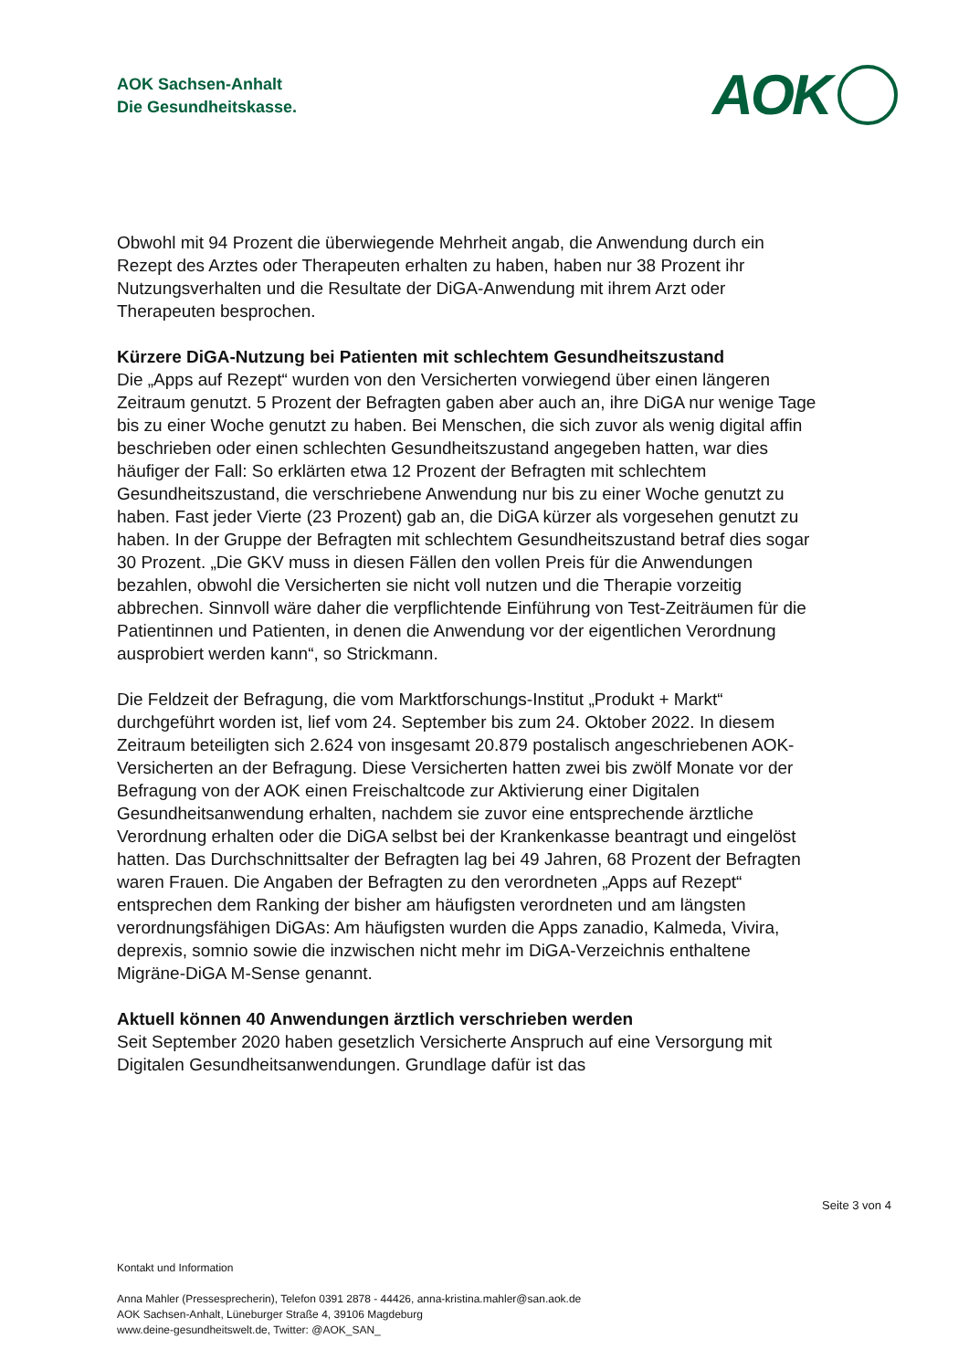AOK Sachsen-Anhalt
Die Gesundheitskasse.
AOK
Obwohl mit 94 Prozent die überwiegende Mehrheit angab, die Anwendung durch ein Rezept des Arztes oder Therapeuten erhalten zu haben, haben nur 38 Prozent ihr Nutzungsverhalten und die Resultate der DiGA-Anwendung mit ihrem Arzt oder Therapeuten besprochen.
Kürzere DiGA-Nutzung bei Patienten mit schlechtem Gesundheitszustand
Die „Apps auf Rezept“ wurden von den Versicherten vorwiegend über einen längeren Zeitraum genutzt. 5 Prozent der Befragten gaben aber auch an, ihre DiGA nur wenige Tage bis zu einer Woche genutzt zu haben. Bei Menschen, die sich zuvor als wenig digital affin beschrieben oder einen schlechten Gesundheitszustand angegeben hatten, war dies häufiger der Fall: So erklärten etwa 12 Prozent der Befragten mit schlechtem Gesundheitszustand, die verschriebene Anwendung nur bis zu einer Woche genutzt zu haben. Fast jeder Vierte (23 Prozent) gab an, die DiGA kürzer als vorgesehen genutzt zu haben. In der Gruppe der Befragten mit schlechtem Gesundheitszustand betraf dies sogar 30 Prozent. „Die GKV muss in diesen Fällen den vollen Preis für die Anwendungen bezahlen, obwohl die Versicherten sie nicht voll nutzen und die Therapie vorzeitig abbrechen. Sinnvoll wäre daher die verpflichtende Einführung von Test-Zeiträumen für die Patientinnen und Patienten, in denen die Anwendung vor der eigentlichen Verordnung ausprobiert werden kann“, so Strickmann.
Die Feldzeit der Befragung, die vom Marktforschungs-Institut „Produkt + Markt“ durchgeführt worden ist, lief vom 24. September bis zum 24. Oktober 2022. In diesem Zeitraum beteiligten sich 2.624 von insgesamt 20.879 postalisch angeschriebenen AOK-Versicherten an der Befragung. Diese Versicherten hatten zwei bis zwölf Monate vor der Befragung von der AOK einen Freischaltcode zur Aktivierung einer Digitalen Gesundheitsanwendung erhalten, nachdem sie zuvor eine entsprechende ärztliche Verordnung erhalten oder die DiGA selbst bei der Krankenkasse beantragt und eingelöst hatten. Das Durchschnittsalter der Befragten lag bei 49 Jahren, 68 Prozent der Befragten waren Frauen. Die Angaben der Befragten zu den verordneten „Apps auf Rezept“ entsprechen dem Ranking der bisher am häufigsten verordneten und am längsten verordnungsfähigen DiGAs: Am häufigsten wurden die Apps zanadio, Kalmeda, Vivira, deprexis, somnio sowie die inzwischen nicht mehr im DiGA-Verzeichnis enthaltene Migräne-DiGA M-Sense genannt.
Aktuell können 40 Anwendungen ärztlich verschrieben werden
Seit September 2020 haben gesetzlich Versicherte Anspruch auf eine Versorgung mit Digitalen Gesundheitsanwendungen. Grundlage dafür ist das
Seite 3 von 4
Kontakt und Information
Anna Mahler (Pressesprecherin), Telefon 0391 2878 - 44426, anna-kristina.mahler@san.aok.de
AOK Sachsen-Anhalt, Lüneburger Straße 4, 39106 Magdeburg
www.deine-gesundheitswelt.de, Twitter: @AOK_SAN_